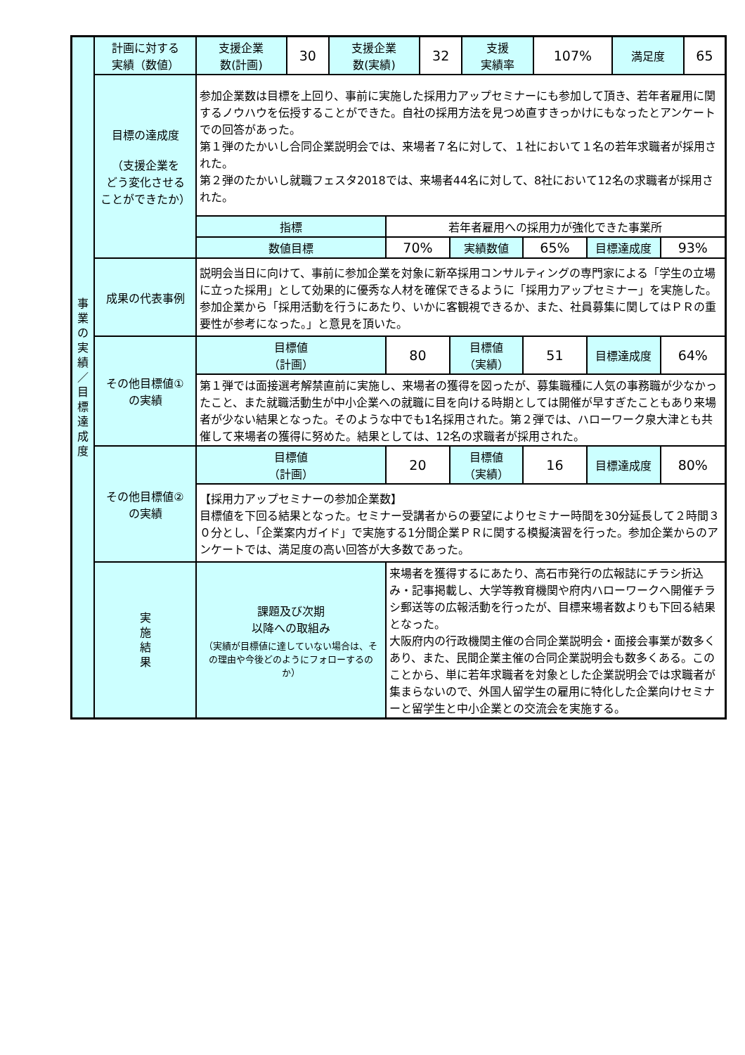| 事 業 の 実 績 ／ 目 標 達 成 度 | 計画に対する 実績（数値） | / 支援企業 数(計画) / 30 / 支援企業 数(実績) / 32 / 支援 実績率 / 107% / 満足度 / 65 / | | | | | |
| | 目標の達成度 （支援企業を どう変化させる ことができたか） | 参加企業数は目標を上回り、事前に実施した採用力アップセミナーにも参加して頂き、若年者雇用に関するノウハウを伝授することができた。自社の採用方法を見つめ直すきっかけにもなったとアンケートでの回答があった。 第１弾のたかいし合同企業説明会では、来場者７名に対して、１社において１名の若年求職者が採用された。 第２弾のたかいし就職フェスタ2018では、来場者44名に対して、8社において12名の求職者が採用された。 | | | | | |
| | | 指標 | 若年者雇用への採用力が強化できた事業所 | | | | |
| | | 数値目標 | 70% | 実績数値 | 65% | 目標達成度 | 93% |
| | 成果の代表事例 | 説明会当日に向けて、事前に参加企業を対象に新卒採用コンサルティングの専門家による「学生の立場に立った採用」として効果的に優秀な人材を確保できるように「採用力アップセミナー」を実施した。参加企業から「採用活動を行うにあたり、いかに客観視できるか、また、社員募集に関してはＰＲの重要性が参考になった。」と意見を頂いた。 | | | | | |
| | その他目標値① の実績 | 目標値 （計画） | 80 | 目標値 （実績） | 51 | 目標達成度 | 64% |
| | | 第１弾では面接選考解禁直前に実施し、来場者の獲得を図ったが、募集職種に人気の事務職が少なかったこと、また就職活動生が中小企業への就職に目を向ける時期としては開催が早すぎたこともあり来場者が少ない結果となった。そのような中でも1名採用された。第２弾では、ハローワーク泉大津とも共催して来場者の獲得に努めた。結果としては、12名の求職者が採用された。 | | | | | |
| | その他目標値② の実績 | 目標値 （計画） | 20 | 目標値 （実績） | 16 | 目標達成度 | 80% |
| | | 【採用力アップセミナーの参加企業数】 目標値を下回る結果となった。セミナー受講者からの要望によりセミナー時間を30分延長して２時間３０分とし、「企業案内ガイド」で実施する1分間企業ＰＲに関する模擬演習を行った。参加企業からのアンケートでは、満足度の高い回答が大多数であった。 | | | | | |
| | 実 施 結 果 | 課題及び次期 以降への取組み （実績が目標値に達していない場合は、その理由や今後どのようにフォローするのか） | 来場者を獲得するにあたり、高石市発行の広報誌にチラシ折込み・記事掲載し、大学等教育機関や府内ハローワークへ開催チラシ郵送等の広報活動を行ったが、目標来場者数よりも下回る結果となった。 大阪府内の行政機関主催の合同企業説明会・面接会事業が数多くあり、また、民間企業主催の合同企業説明会も数多くある。このことから、単に若年求職者を対象とした企業説明会では求職者が集まらないので、外国人留学生の雇用に特化した企業向けセミナーと留学生と中小企業との交流会を実施する。 | | | | |